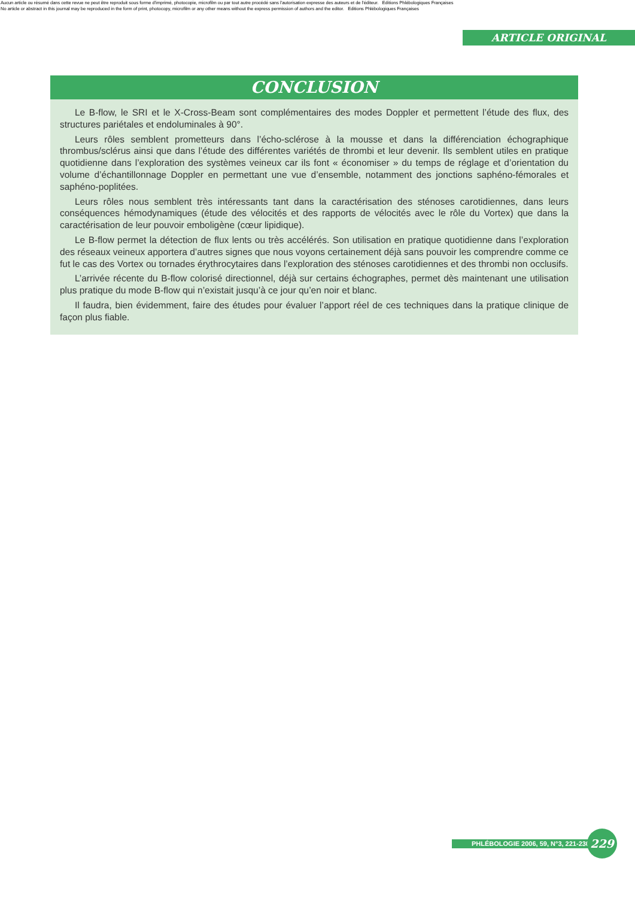Aucun article ou résumé dans cette revue ne peut être reproduit sous forme d'imprimé, photocopie, microfilm ou par tout autre procédé sans l'autorisation expresse des auteurs et de l'éditeur. Editions Phlébologiques Françaises
No article or abstract in this journal may be reproduced in the form of print, photocopy, microfilm or any other means without the express permission of authors and the editor. Editions Phlébologiques Françaises
ARTICLE ORIGINAL
CONCLUSION
Le B-flow, le SRI et le X-Cross-Beam sont complémentaires des modes Doppler et permettent l’étude des flux, des structures pariétales et endoluminales à 90°.
Leurs rôles semblent prometteurs dans l’écho-sclérose à la mousse et dans la différenciation échographique thrombus/sclérus ainsi que dans l’étude des différentes variétés de thrombi et leur devenir. Ils semblent utiles en pratique quotidienne dans l’exploration des systèmes veineux car ils font « économiser » du temps de réglage et d’orientation du volume d’échantillonnage Doppler en permettant une vue d’ensemble, notamment des jonctions saphéno-fémorales et saphéno-poplitées.
Leurs rôles nous semblent très intéressants tant dans la caractérisation des sténoses carotidiennes, dans leurs conséquences hémodynamiques (étude des vélocités et des rapports de vélocités avec le rôle du Vortex) que dans la caractérisation de leur pouvoir emboligène (cœur lipidique).
Le B-flow permet la détection de flux lents ou très accélérés. Son utilisation en pratique quotidienne dans l’exploration des réseaux veineux apportera d’autres signes que nous voyons certainement déjà sans pouvoir les comprendre comme ce fut le cas des Vortex ou tornades érythrocytaires dans l’exploration des sténoses carotidiennes et des thrombi non occlusifs.
L’arrivée récente du B-flow colorisé directionnel, déjà sur certains échographes, permet dès maintenant une utilisation plus pratique du mode B-flow qui n’existait jusqu’à ce jour qu’en noir et blanc.
Il faudra, bien évidemment, faire des études pour évaluer l’apport réel de ces techniques dans la pratique clinique de façon plus fiable.
PHLÉBOLOGIE 2006, 59, N°3, 221-230
229